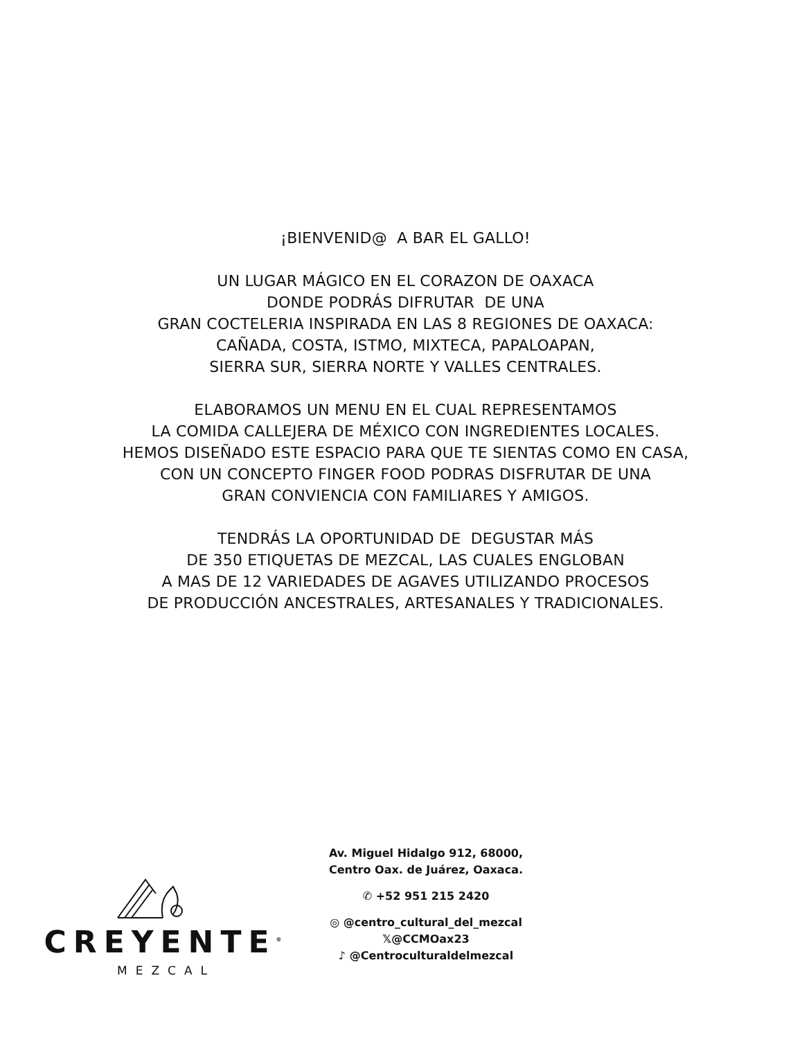¡BIENVENID@ A BAR EL GALLO!
UN LUGAR MÁGICO EN EL CORAZON DE OAXACA
DONDE PODRÁS DIFRUTAR DE UNA
GRAN COCTELERIA INSPIRADA EN LAS 8 REGIONES DE OAXACA:
CAÑADA, COSTA, ISTMO, MIXTECA, PAPALOAPAN,
SIERRA SUR, SIERRA NORTE Y VALLES CENTRALES.
ELABORAMOS UN MENU EN EL CUAL REPRESENTAMOS
LA COMIDA CALLEJERA DE MÉXICO CON INGREDIENTES LOCALES.
HEMOS DISEÑADO ESTE ESPACIO PARA QUE TE SIENTAS COMO EN CASA,
CON UN CONCEPTO FINGER FOOD PODRAS DISFRUTAR DE UNA
GRAN CONVIENCIA CON FAMILIARES Y AMIGOS.
TENDRÁS LA OPORTUNIDAD DE DEGUSTAR MÁS
DE 350 ETIQUETAS DE MEZCAL, LAS CUALES ENGLOBAN
A MAS DE 12 VARIEDADES DE AGAVES UTILIZANDO PROCESOS
DE PRODUCCIÓN ANCESTRALES, ARTESANALES Y TRADICIONALES.
CREYENTE<sup>®</sup>
MEZCAL
Av. Miguel Hidalgo 912, 68000,
Centro Oax. de Juárez, Oaxaca.
✆ +52 951 215 2420
◎ @centro_cultural_del_mezcal
𝕏@CCMOax23
♪ @Centroculturaldelmezcal